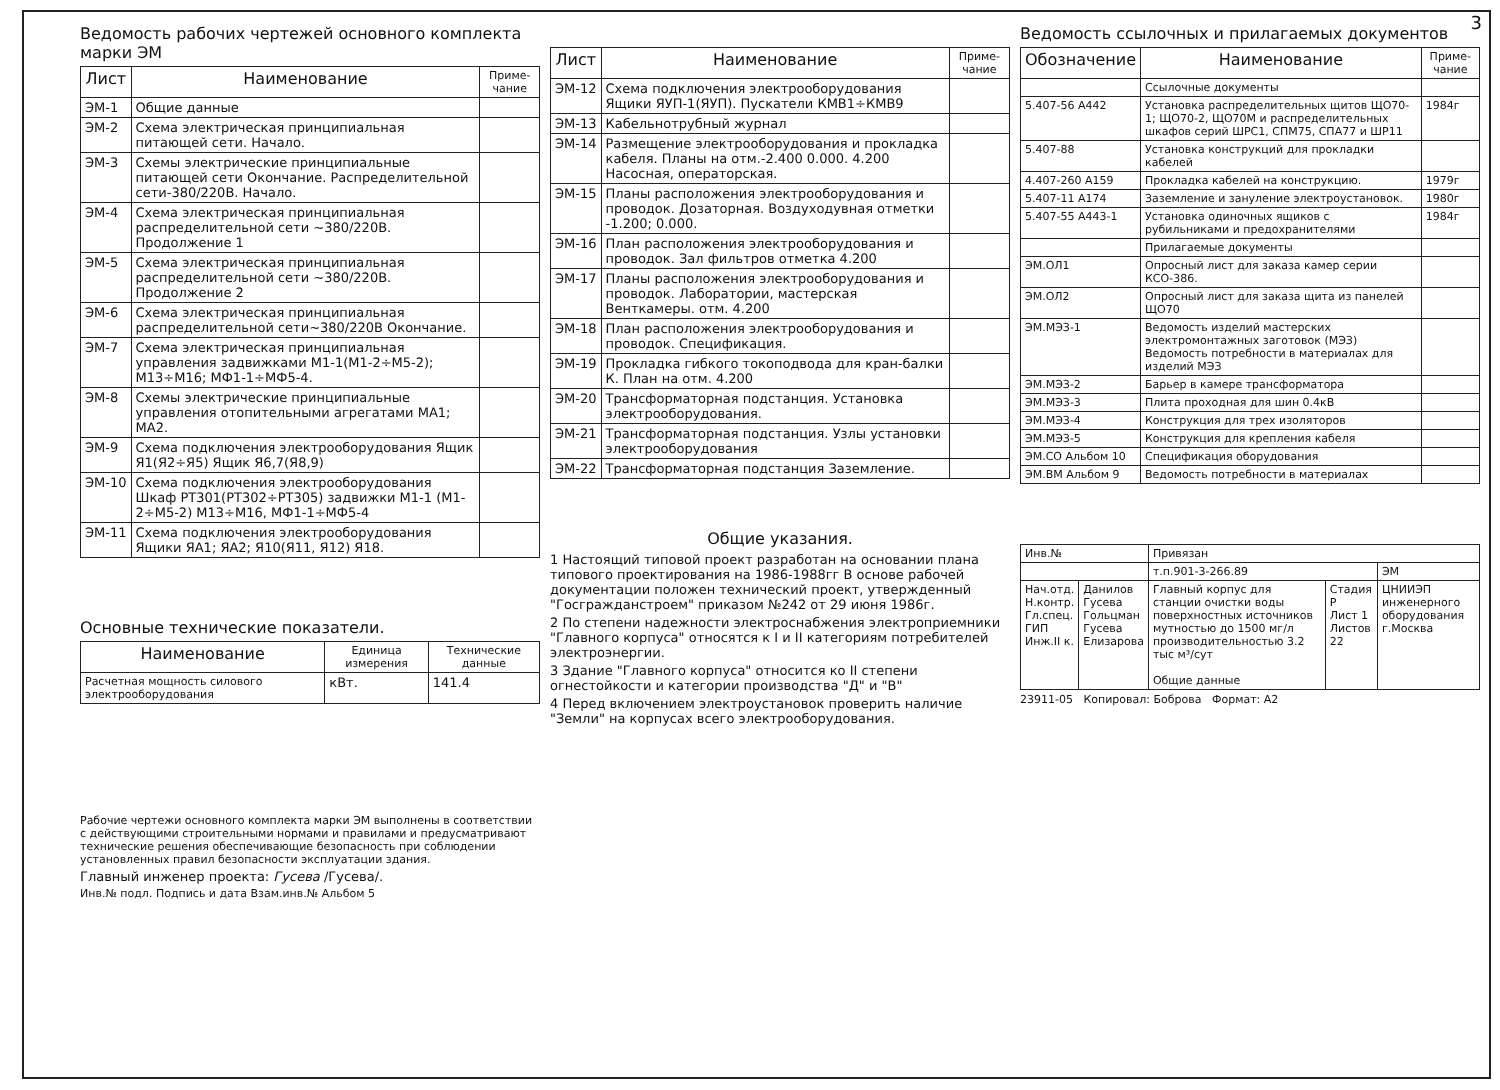3
Ведомость рабочих чертежей основного комплекта марки ЭМ
| Лист | Наименование | Приме-чание |
| --- | --- | --- |
| ЭМ-1 | Общие данные | |
| ЭМ-2 | Схема электрическая принципиальная питающей сети. Начало. | |
| ЭМ-3 | Схемы электрические принципиальные питающей сети Окончание. Распределительной сети-380/220В. Начало. | |
| ЭМ-4 | Схема электрическая принципиальная распределительной сети ~380/220В. Продолжение 1 | |
| ЭМ-5 | Схема электрическая принципиальная распределительной сети ~380/220В. Продолжение 2 | |
| ЭМ-6 | Схема электрическая принципиальная распределительной сети~380/220В Окончание. | |
| ЭМ-7 | Схема электрическая принципиальная управления задвижками М1-1(М1-2÷М5-2); М13÷М16; МФ1-1÷МФ5-4. | |
| ЭМ-8 | Схемы электрические принципиальные управления отопительными агрегатами МА1; МА2. | |
| ЭМ-9 | Схема подключения электрооборудования Ящик Я1(Я2÷Я5) Ящик Я6,7(Я8,9) | |
| ЭМ-10 | Схема подключения электрооборудования Шкаф РТ301(РТ302÷РТ305) задвижки М1-1 (М1-2÷М5-2) М13÷М16, МФ1-1÷МФ5-4 | |
| ЭМ-11 | Схема подключения электрооборудования Ящики ЯА1; ЯА2; Я10(Я11, Я12) Я18. | |
Основные технические показатели.
| Наименование | Единица измерения | Технические данные |
| --- | --- | --- |
| Расчетная мощность силового электрооборудования | кВт. | 141.4 |
Рабочие чертежи основного комплекта марки ЭМ выполнены в соответствии с действующими строительными нормами и правилами и предусматривают технические решения обеспечивающие безопасность при соблюдении установленных правил безопасности эксплуатации здания.
Главный инженер проекта: Гусева /Гусева/.
Инв.№ подл. Подпись и дата Взам.инв.№ Альбом 5
| Лист | Наименование | Приме-чание |
| --- | --- | --- |
| ЭМ-12 | Схема подключения электрооборудования Ящики ЯУП-1(ЯУП). Пускатели КМВ1÷КМВ9 | |
| ЭМ-13 | Кабельнотрубный журнал | |
| ЭМ-14 | Размещение электрооборудования и прокладка кабеля. Планы на отм.-2.400 0.000. 4.200 Насосная, операторская. | |
| ЭМ-15 | Планы расположения электрооборудования и проводок. Дозаторная. Воздуходувная отметки -1.200; 0.000. | |
| ЭМ-16 | План расположения электрооборудования и проводок. Зал фильтров отметка 4.200 | |
| ЭМ-17 | Планы расположения электрооборудования и проводок. Лаборатории, мастерская Венткамеры. отм. 4.200 | |
| ЭМ-18 | План расположения электрооборудования и проводок. Спецификация. | |
| ЭМ-19 | Прокладка гибкого токоподвода для кран-балки К. План на отм. 4.200 | |
| ЭМ-20 | Трансформаторная подстанция. Установка электрооборудования. | |
| ЭМ-21 | Трансформаторная подстанция. Узлы установки электрооборудования | |
| ЭМ-22 | Трансформаторная подстанция Заземление. | |
Общие указания.
1 Настоящий типовой проект разработан на основании плана типового проектирования на 1986-1988гг В основе рабочей документации положен технический проект, утвержденный "Госгражданстроем" приказом №242 от 29 июня 1986г.
2 По степени надежности электроснабжения электроприемники "Главного корпуса" относятся к I и II категориям потребителей электроэнергии.
3 Здание "Главного корпуса" относится ко II степени огнестойкости и категории производства "Д" и "В"
4 Перед включением электроустановок проверить наличие "Земли" на корпусах всего электрооборудования.
Ведомость ссылочных и прилагаемых документов
| Обозначение | Наименование | Приме-чание |
| --- | --- | --- |
| | Ссылочные документы | |
| 5.407-56 А442 | Установка распределительных щитов ЩО70-1; ЩО70-2, ЩО70М и распределительных шкафов серий ШРС1, СПМ75, СПА77 и ШР11 | 1984г |
| 5.407-88 | Установка конструкций для прокладки кабелей | |
| 4.407-260 А159 | Прокладка кабелей на конструкцию. | 1979г |
| 5.407-11 А174 | Заземление и зануление электроустановок. | 1980г |
| 5.407-55 А443-1 | Установка одиночных ящиков с рубильниками и предохранителями | 1984г |
| | Прилагаемые документы | |
| ЭМ.ОЛ1 | Опросный лист для заказа камер серии КСО-386. | |
| ЭМ.ОЛ2 | Опросный лист для заказа щита из панелей ЩО70 | |
| ЭМ.МЭЗ-1 | Ведомость изделий мастерских электромонтажных заготовок (МЭЗ) Ведомость потребности в материалах для изделий МЭЗ | |
| ЭМ.МЭЗ-2 | Барьер в камере трансформатора | |
| ЭМ.МЭЗ-3 | Плита проходная для шин 0.4кВ | |
| ЭМ.МЭЗ-4 | Конструкция для трех изоляторов | |
| ЭМ.МЭЗ-5 | Конструкция для крепления кабеля | |
| ЭМ.СО Альбом 10 | Спецификация оборудования | |
| ЭМ.ВМ Альбом 9 | Ведомость потребности в материалах | |
| Инв.№ | | Привязан | | |
| | | т.п.901-3-266.89 | | ЭМ |
| Нач.отд. Н.контр. Гл.спец. ГИП Инж.II к. | Данилов Гусева Гольцман Гусева Елизарова | Главный корпус для станции очистки воды поверхностных источников мутностью до 1500 мг/л производительностью 3.2 тыс м³/сут Общие данные | Стадия Р Лист 1 Листов 22 | ЦНИИЭП инженерного оборудования г.Москва |
23911-05 Копировал: Боброва Формат: А2